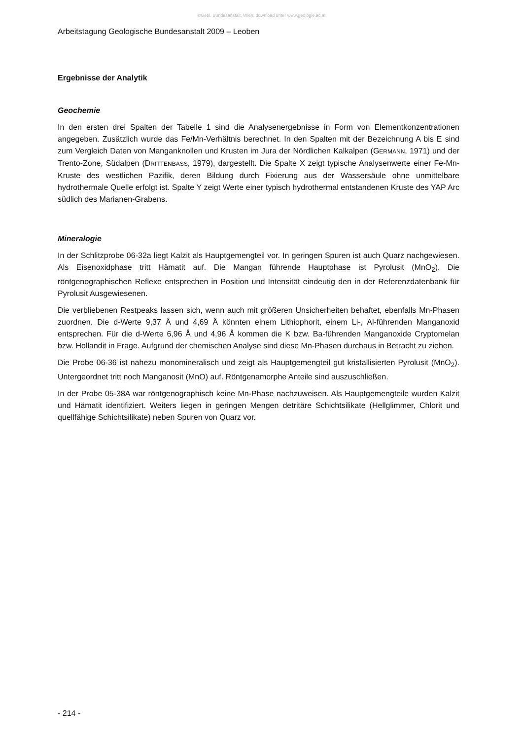©Geol. Bundesanstalt, Wien; download unter www.geologie.ac.at
Arbeitstagung Geologische Bundesanstalt 2009 – Leoben
Ergebnisse der Analytik
Geochemie
In den ersten drei Spalten der Tabelle 1 sind die Analysenergebnisse in Form von Elementkonzentrationen angegeben. Zusätzlich wurde das Fe/Mn-Verhältnis berechnet. In den Spalten mit der Bezeichnung A bis E sind zum Vergleich Daten von Manganknollen und Krusten im Jura der Nördlichen Kalkalpen (GERMANN, 1971) und der Trento-Zone, Südalpen (DRITTENBASS, 1979), dargestellt. Die Spalte X zeigt typische Analysenwerte einer Fe-Mn-Kruste des westlichen Pazifik, deren Bildung durch Fixierung aus der Wassersäule ohne unmittelbare hydrothermale Quelle erfolgt ist. Spalte Y zeigt Werte einer typisch hydrothermal entstandenen Kruste des YAP Arc südlich des Marianen-Grabens.
Mineralogie
In der Schlitzprobe 06-32a liegt Kalzit als Hauptgemengteil vor. In geringen Spuren ist auch Quarz nachgewiesen. Als Eisenoxidphase tritt Hämatit auf. Die Mangan führende Hauptphase ist Pyrolusit (MnO<sub>2</sub>). Die röntgenographischen Reflexe entsprechen in Position und Intensität eindeutig den in der Referenzdatenbank für Pyrolusit Ausgewiesenen.
Die verbliebenen Restpeaks lassen sich, wenn auch mit größeren Unsicherheiten behaftet, ebenfalls Mn-Phasen zuordnen. Die d-Werte 9,37 Å und 4,69 Å könnten einem Lithiophorit, einem Li-, Al-führenden Manganoxid entsprechen. Für die d-Werte 6,96 Å und 4,96 Å kommen die K bzw. Ba-führenden Manganoxide Cryptomelan bzw. Hollandit in Frage. Aufgrund der chemischen Analyse sind diese Mn-Phasen durchaus in Betracht zu ziehen.
Die Probe 06-36 ist nahezu monomineralisch und zeigt als Hauptgemengteil gut kristallisierten Pyrolusit (MnO<sub>2</sub>). Untergeordnet tritt noch Manganosit (MnO) auf. Röntgenamorphe Anteile sind auszuschließen.
In der Probe 05-38A war röntgenographisch keine Mn-Phase nachzuweisen. Als Hauptgemengteile wurden Kalzit und Hämatit identifiziert. Weiters liegen in geringen Mengen detritäre Schichtsilikate (Hellglimmer, Chlorit und quellfähige Schichtsilikate) neben Spuren von Quarz vor.
- 214 -